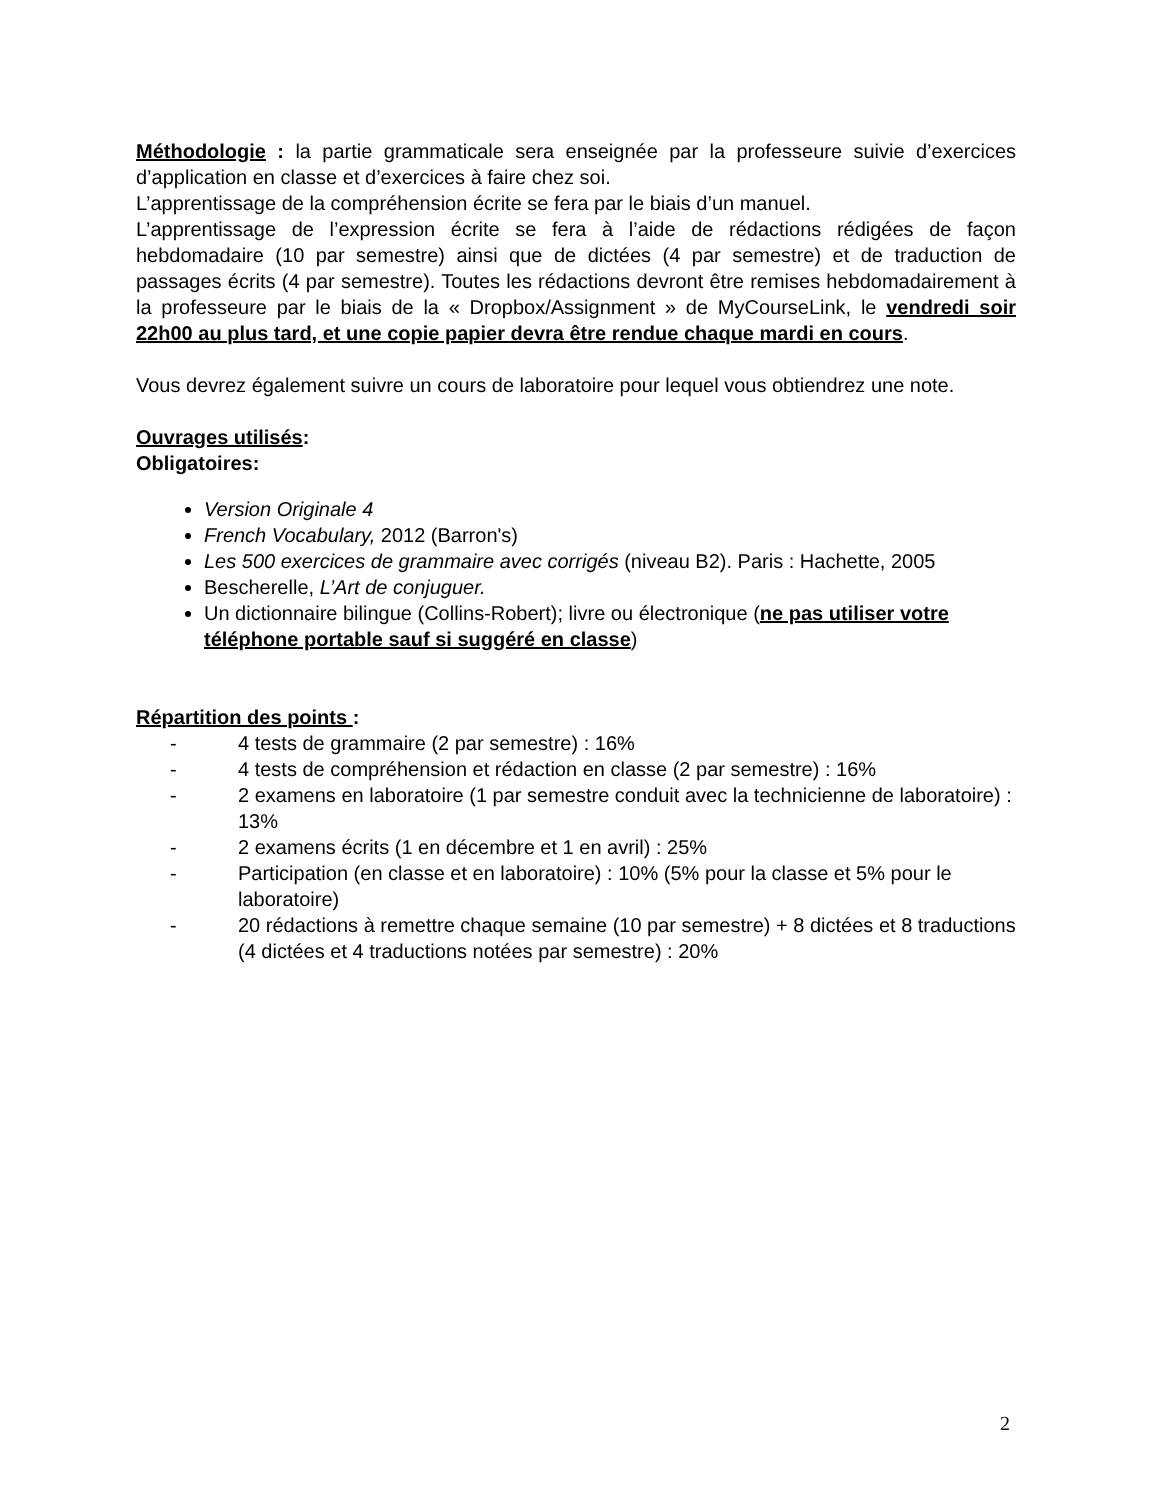Méthodologie : la partie grammaticale sera enseignée par la professeure suivie d’exercices d’application en classe et d’exercices à faire chez soi.
L’apprentissage de la compréhension écrite se fera par le biais d’un manuel.
L’apprentissage de l’expression écrite se fera à l’aide de rédactions rédigées de façon hebdomadaire (10 par semestre) ainsi que de dictées (4 par semestre) et de traduction de passages écrits (4 par semestre). Toutes les rédactions devront être remises hebdomadairement à la professeure par le biais de la « Dropbox/Assignment » de MyCourseLink, le vendredi soir 22h00 au plus tard, et une copie papier devra être rendue chaque mardi en cours.
Vous devrez également suivre un cours de laboratoire pour lequel vous obtiendrez une note.
Ouvrages utilisés:
Obligatoires:
Version Originale 4
French Vocabulary, 2012 (Barron's)
Les 500 exercices de grammaire avec corrigés (niveau B2). Paris : Hachette, 2005
Bescherelle, L’Art de conjuguer.
Un dictionnaire bilingue (Collins-Robert); livre ou électronique (ne pas utiliser votre téléphone portable sauf si suggéré en classe)
Répartition des points :
- 4 tests de grammaire (2 par semestre) : 16%
- 4 tests de compréhension et rédaction en classe (2 par semestre) : 16%
- 2 examens en laboratoire (1 par semestre conduit avec la technicienne de laboratoire) : 13%
- 2 examens écrits (1 en décembre et 1 en avril) : 25%
- Participation (en classe et en laboratoire) : 10% (5% pour la classe et 5% pour le laboratoire)
- 20 rédactions à remettre chaque semaine (10 par semestre) + 8 dictées et 8 traductions (4 dictées et 4 traductions notées par semestre) : 20%
2